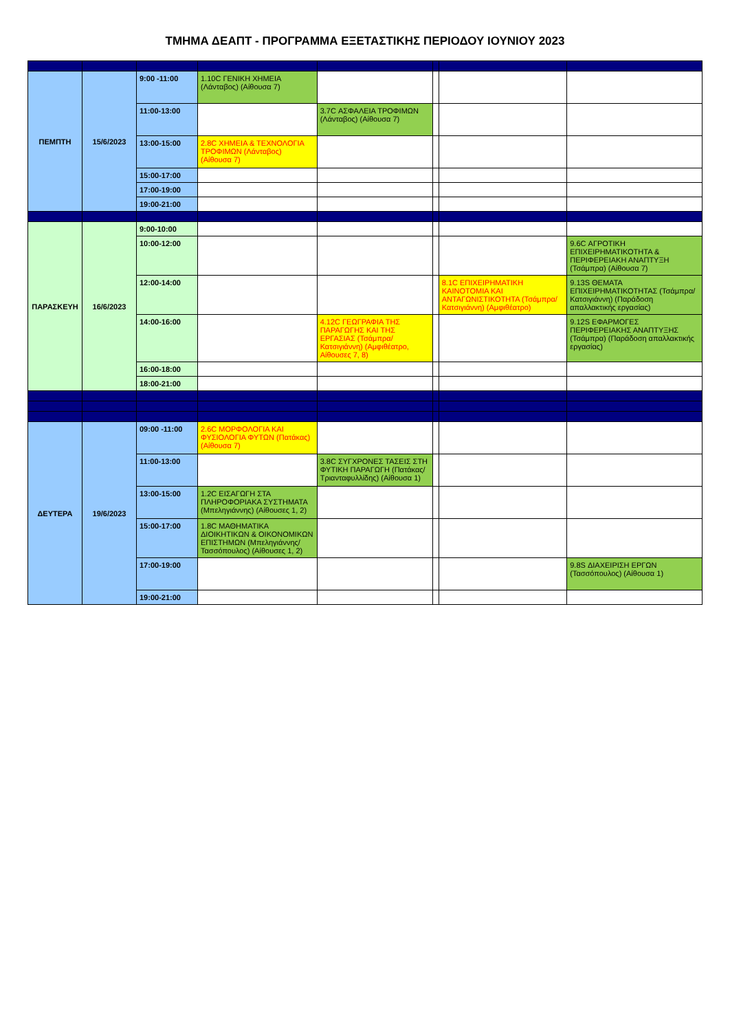ΤΜΗΜΑ ΔΕΑΠΤ - ΠΡΟΓΡΑΜΜΑ ΕΞΕΤΑΣΤΙΚΗΣ ΠΕΡΙΟΔΟΥ ΙΟΥΝΙΟΥ 2023
| ΠΕΜΠΤΗ | 15/6/2023 | 9:00 -11:00 | 1.10C ΓΕΝΙΚΗ ΧΗΜΕΙΑ (Λάνταβος) (Αίθουσα 7) | | | | |
| | | 11:00-13:00 | | 3.7C ΑΣΦΑΛΕΙΑ ΤΡΟΦΙΜΩΝ (Λάνταβος) (Αίθουσα 7) | | | |
| | | 13:00-15:00 | 2.8C ΧΗΜΕΙΑ & ΤΕΧΝΟΛΟΓΙΑ ΤΡΟΦΙΜΩΝ (Λάνταβος) (Αίθουσα 7) | | | | |
| | | 15:00-17:00 | | | | | |
| | | 17:00-19:00 | | | | | |
| | | 19:00-21:00 | | | | | |
| ΠΑΡΑΣΚΕΥΗ | 16/6/2023 | 9:00-10:00 | | | | | |
| | | 10:00-12:00 | | | | | 9.6C ΑΓΡΟΤΙΚΗ ΕΠΙΧΕΙΡΗΜΑΤΙΚΟΤΗΤΑ & ΠΕΡΙΦΕΡΕΙΑΚΗ ΑΝΑΠΤΥΞΗ (Τσάμπρα) (Αίθουσα 7) |
| | | 12:00-14:00 | | | | 8.1C ΕΠΙΧΕΙΡΗΜΑΤΙΚΗ ΚΑΙΝΟΤΟΜΙΑ ΚΑΙ ΑΝΤΑΓΩΝΙΣΤΙΚΟΤΗΤΑ (Τσάμπρα/Κατσιγιάννη) (Αμφιθέατρο) | 9.13S ΘΕΜΑΤΑ ΕΠΙΧΕΙΡΗΜΑΤΙΚΟΤΗΤΑΣ (Τσάμπρα/Κατσιγιάννη) (Παράδοση απαλλακτικής εργασίας) |
| | | 14:00-16:00 | | 4.12C ΓΕΩΓΡΑΦΙΑ ΤΗΣ ΠΑΡΑΓΩΓΗΣ ΚΑΙ ΤΗΣ ΕΡΓΑΣΙΑΣ (Τσάμπρα/Κατσιγιάννη) (Αμφιθέατρο, Αίθουσες 7, 8) | | | 9.12S ΕΦΑΡΜΟΓΕΣ ΠΕΡΙΦΕΡΕΙΑΚΗΣ ΑΝΑΠΤΥΞΗΣ (Τσάμπρα) (Παράδοση απαλλακτικής εργασίας) |
| | | 16:00-18:00 | | | | | |
| | | 18:00-21:00 | | | | | |
| ΔΕΥΤΕΡΑ | 19/6/2023 | 09:00 -11:00 | 2.6C ΜΟΡΦΟΛΟΓΙΑ ΚΑΙ ΦΥΣΙΟΛΟΓΙΑ ΦΥΤΩΝ (Πατάκας) (Αίθουσα 7) | | | | |
| | | 11:00-13:00 | | 3.8C ΣΥΓΧΡΟΝΕΣ ΤΑΣΕΙΣ ΣΤΗ ΦΥΤΙΚΗ ΠΑΡΑΓΩΓΗ (Πατάκας/Τριανταφυλλίδης) (Αίθουσα 1) | | | |
| | | 13:00-15:00 | 1.2C ΕΙΣΑΓΩΓΗ ΣΤΑ ΠΛΗΡΟΦΟΡΙΑΚΑ ΣΥΣΤΗΜΑΤΑ (Μπεληγιάννης) (Αίθουσες 1, 2) | | | | |
| | | 15:00-17:00 | 1.8C ΜΑΘΗΜΑΤΙΚΑ ΔΙΟΙΚΗΤΙΚΩΝ & ΟΙΚΟΝΟΜΙΚΩΝ ΕΠΙΣΤΗΜΩΝ (Μπεληγιάννης/Τασσόπουλος) (Αίθουσες 1, 2) | | | | |
| | | 17:00-19:00 | | | | | 9.8S ΔΙΑΧΕΙΡΙΣΗ ΕΡΓΩΝ (Τασσόπουλος) (Αίθουσα 1) |
| | | 19:00-21:00 | | | | | |